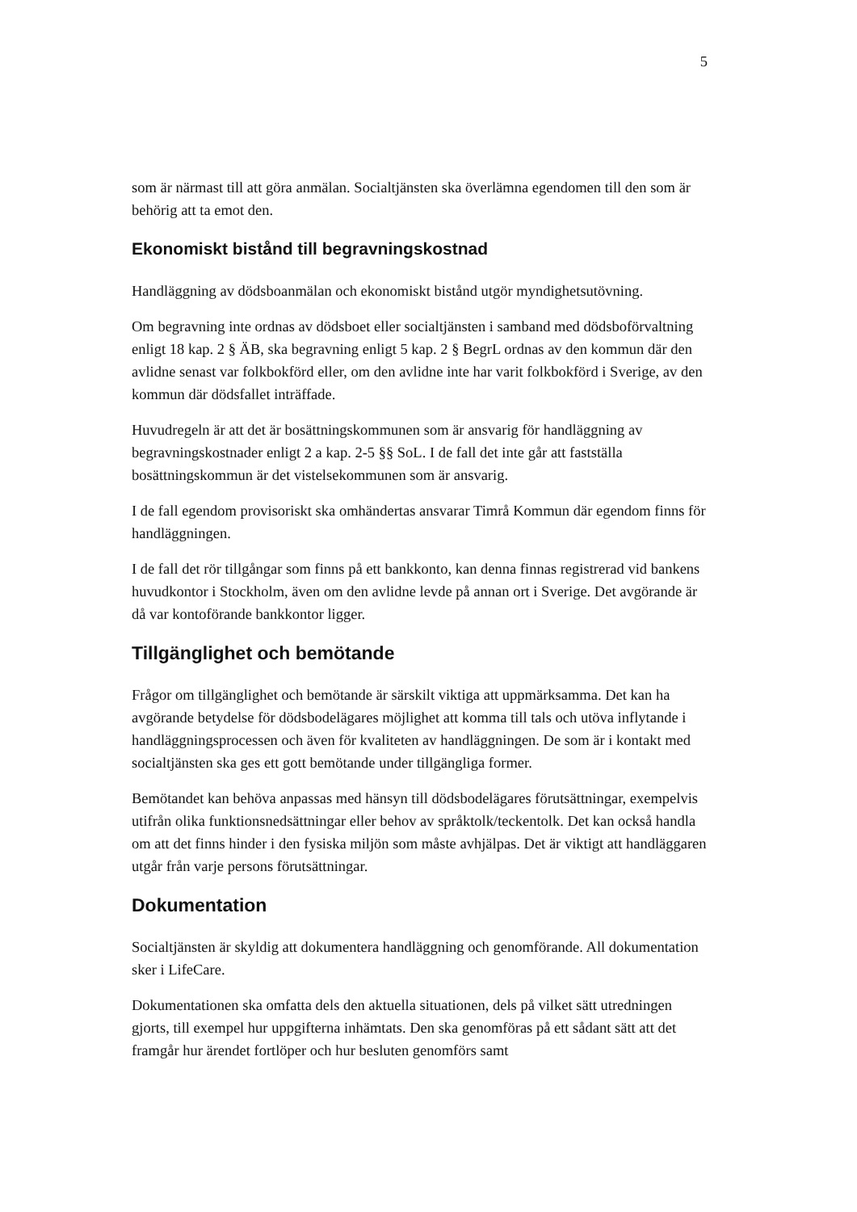5
som är närmast till att göra anmälan. Socialtjänsten ska överlämna egendomen till den som är behörig att ta emot den.
Ekonomiskt bistånd till begravningskostnad
Handläggning av dödsboanmälan och ekonomiskt bistånd utgör myndighetsutövning.
Om begravning inte ordnas av dödsboet eller socialtjänsten i samband med dödsboförvaltning enligt 18 kap. 2 § ÄB, ska begravning enligt 5 kap. 2 § BegrL ordnas av den kommun där den avlidne senast var folkbokförd eller, om den avlidne inte har varit folkbokförd i Sverige, av den kommun där dödsfallet inträffade.
Huvudregeln är att det är bosättningskommunen som är ansvarig för handläggning av begravningskostnader enligt 2 a kap. 2-5 §§ SoL. I de fall det inte går att fastställa bosättningskommun är det vistelsekommunen som är ansvarig.
I de fall egendom provisoriskt ska omhändertas ansvarar Timrå Kommun där egendom finns för handläggningen.
I de fall det rör tillgångar som finns på ett bankkonto, kan denna finnas registrerad vid bankens huvudkontor i Stockholm, även om den avlidne levde på annan ort i Sverige. Det avgörande är då var kontoförande bankkontor ligger.
Tillgänglighet och bemötande
Frågor om tillgänglighet och bemötande är särskilt viktiga att uppmärksamma. Det kan ha avgörande betydelse för dödsbodelägares möjlighet att komma till tals och utöva inflytande i handläggningsprocessen och även för kvaliteten av handläggningen. De som är i kontakt med socialtjänsten ska ges ett gott bemötande under tillgängliga former.
Bemötandet kan behöva anpassas med hänsyn till dödsbodelägares förutsättningar, exempelvis utifrån olika funktionsnedsättningar eller behov av språktolk/teckentolk. Det kan också handla om att det finns hinder i den fysiska miljön som måste avhjälpas. Det är viktigt att handläggaren utgår från varje persons förutsättningar.
Dokumentation
Socialtjänsten är skyldig att dokumentera handläggning och genomförande. All dokumentation sker i LifeCare.
Dokumentationen ska omfatta dels den aktuella situationen, dels på vilket sätt utredningen gjorts, till exempel hur uppgifterna inhämtats. Den ska genomföras på ett sådant sätt att det framgår hur ärendet fortlöper och hur besluten genomförs samt